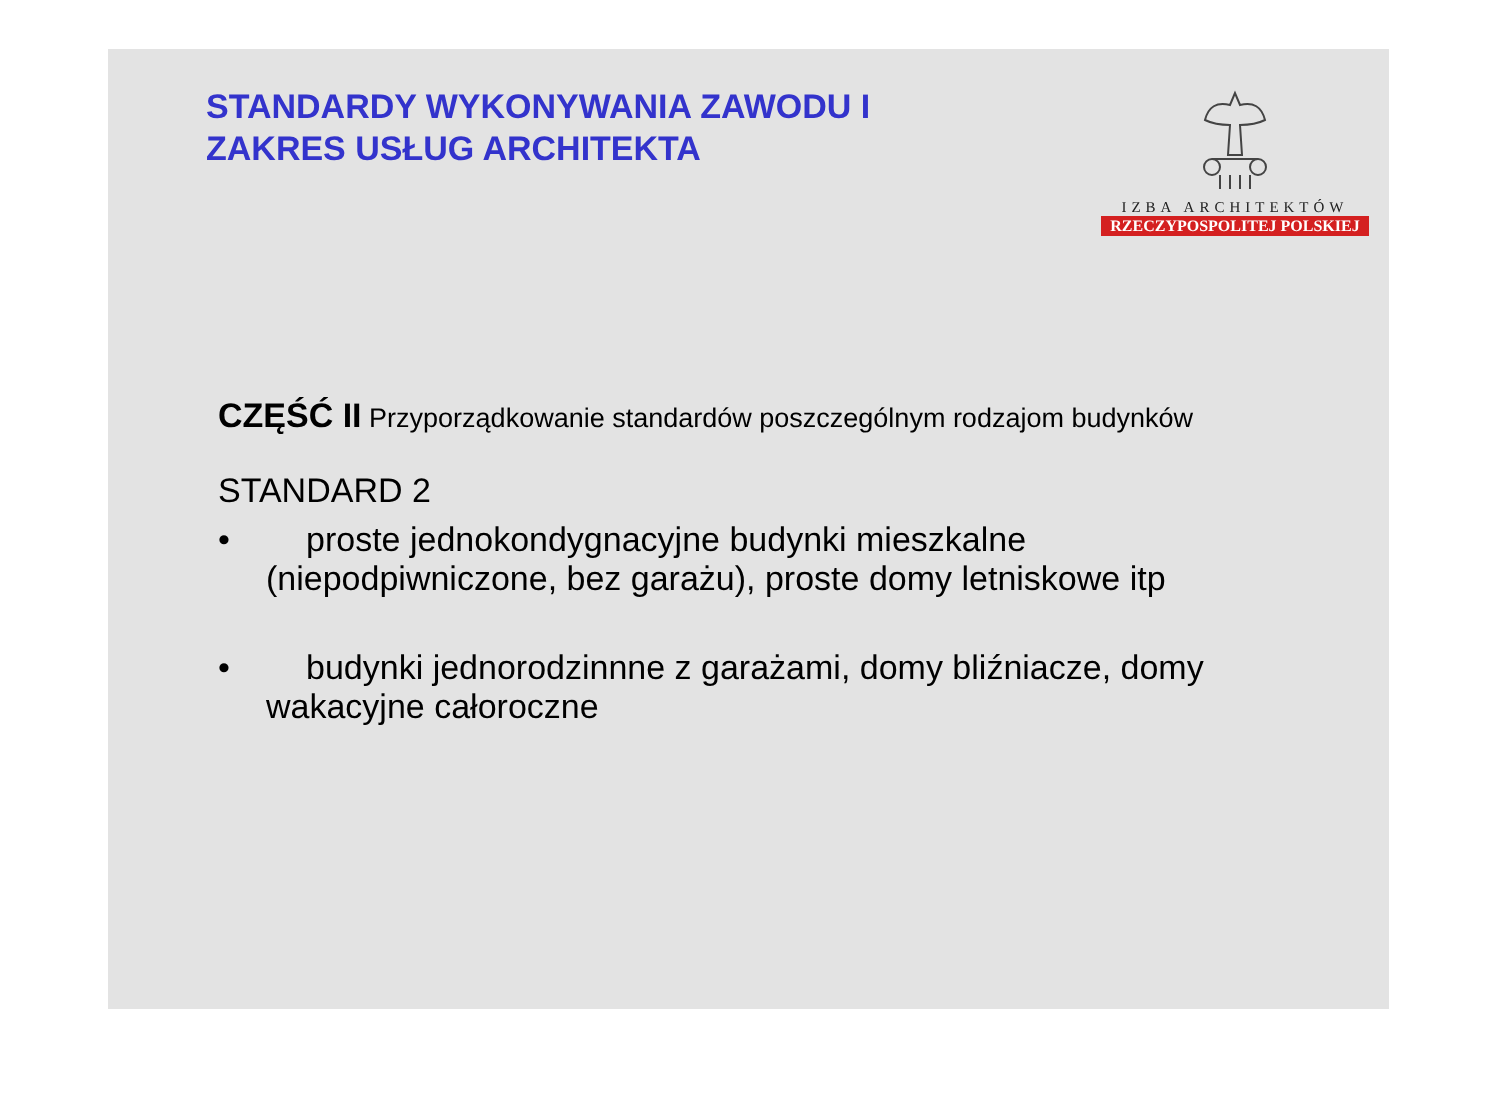STANDARDY WYKONYWANIA ZAWODU I
ZAKRES USŁUG ARCHITEKTA
IZBA ARCHITEKTÓW
RZECZYPOSPOLITEJ POLSKIEJ
CZĘŚĆ II Przyporządkowanie standardów poszczególnym rodzajom budynków
STANDARD 2
• proste jednokondygnacyjne budynki mieszkalne (niepodpiwniczone, bez garażu), proste domy letniskowe itp
• budynki jednorodzinnne z garażami, domy bliźniacze, domy wakacyjne całoroczne